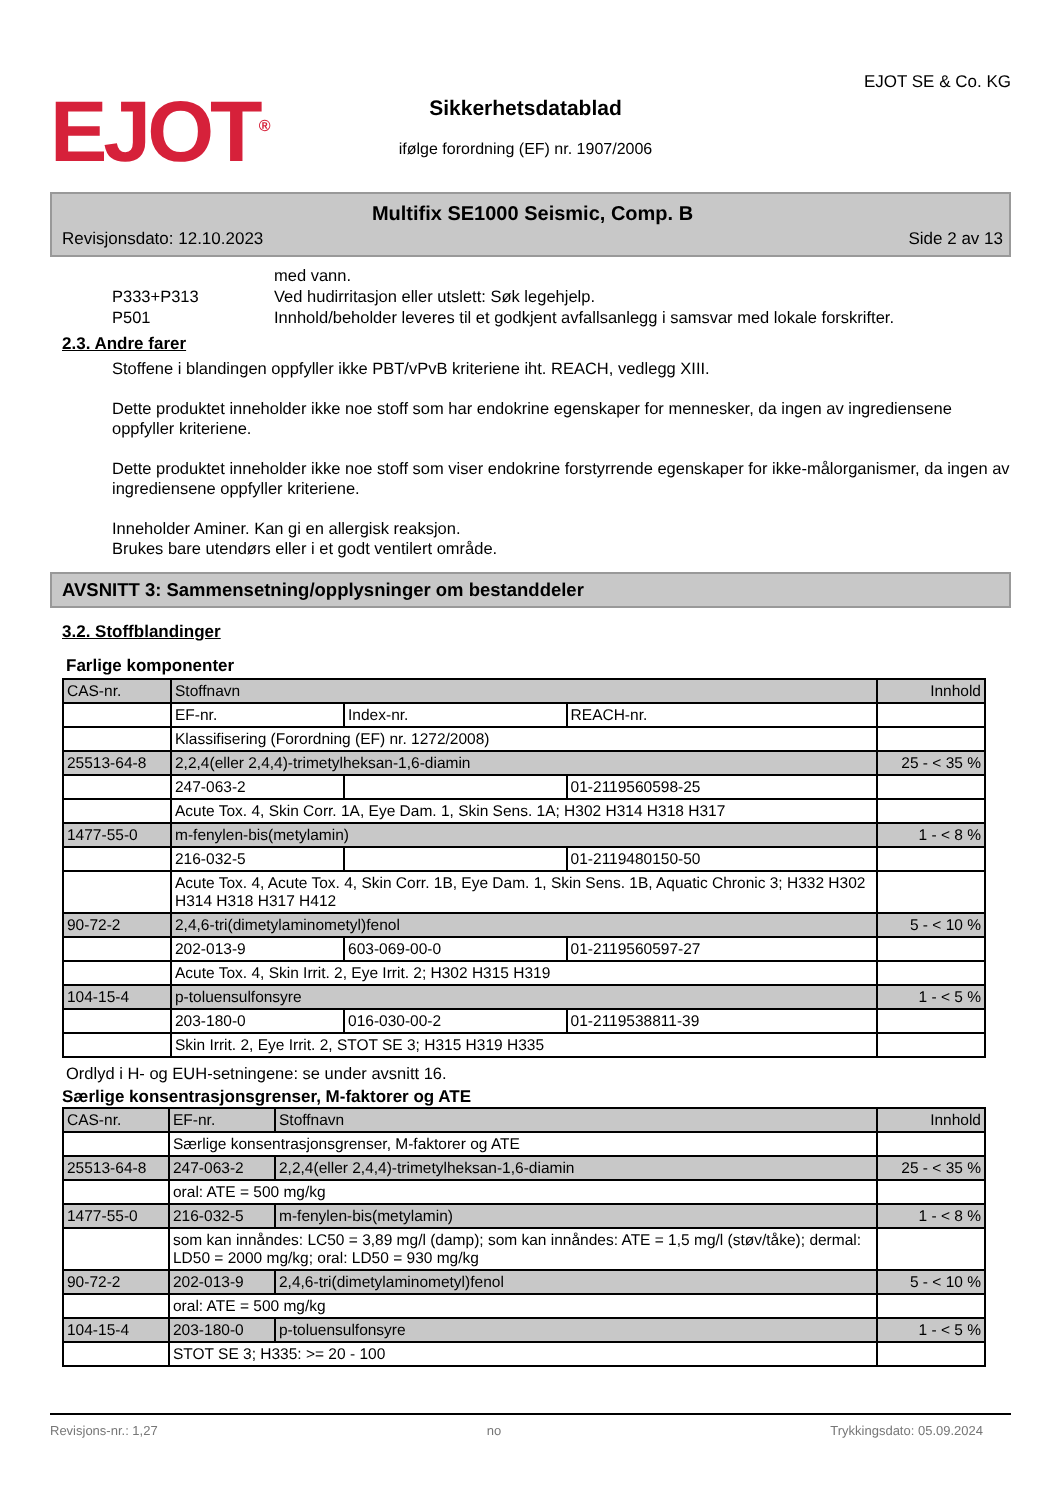EJOT<sup>®</sup>
Sikkerhetsdatablad
ifølge forordning (EF) nr. 1907/2006
EJOT SE & Co. KG
Multifix SE1000 Seismic, Comp. B
Revisjonsdato: 12.10.2023 Side 2 av 13
med vann.
P333+P313 Ved hudirritasjon eller utslett: Søk legehjelp.
P501 Innhold/beholder leveres til et godkjent avfallsanlegg i samsvar med lokale forskrifter.
2.3. Andre farer
Stoffene i blandingen oppfyller ikke PBT/vPvB kriteriene iht. REACH, vedlegg XIII.
Dette produktet inneholder ikke noe stoff som har endokrine egenskaper for mennesker, da ingen av ingrediensene oppfyller kriteriene.
Dette produktet inneholder ikke noe stoff som viser endokrine forstyrrende egenskaper for ikke-målorganismer, da ingen av ingrediensene oppfyller kriteriene.
Inneholder Aminer. Kan gi en allergisk reaksjon.
Brukes bare utendørs eller i et godt ventilert område.
AVSNITT 3: Sammensetning/opplysninger om bestanddeler
3.2. Stoffblandinger
Farlige komponenter
| CAS-nr. | Stoffnavn | | | Innhold |
| | EF-nr. | Index-nr. | REACH-nr. | |
| | Klassifisering (Forordning (EF) nr. 1272/2008) | | | |
| 25513-64-8 | 2,2,4(eller 2,4,4)-trimetylheksan-1,6-diamin | | | 25 - < 35 % |
| | 247-063-2 | | 01-2119560598-25 | |
| | Acute Tox. 4, Skin Corr. 1A, Eye Dam. 1, Skin Sens. 1A; H302 H314 H318 H317 | | | |
| 1477-55-0 | m-fenylen-bis(metylamin) | | | 1 - < 8 % |
| | 216-032-5 | | 01-2119480150-50 | |
| | Acute Tox. 4, Acute Tox. 4, Skin Corr. 1B, Eye Dam. 1, Skin Sens. 1B, Aquatic Chronic 3; H332 H302 H314 H318 H317 H412 | | | |
| 90-72-2 | 2,4,6-tri(dimetylaminometyl)fenol | | | 5 - < 10 % |
| | 202-013-9 | 603-069-00-0 | 01-2119560597-27 | |
| | Acute Tox. 4, Skin Irrit. 2, Eye Irrit. 2; H302 H315 H319 | | | |
| 104-15-4 | p-toluensulfonsyre | | | 1 - < 5 % |
| | 203-180-0 | 016-030-00-2 | 01-2119538811-39 | |
| | Skin Irrit. 2, Eye Irrit. 2, STOT SE 3; H315 H319 H335 | | | |
Ordlyd i H- og EUH-setningene: se under avsnitt 16.
Særlige konsentrasjonsgrenser, M-faktorer og ATE
| CAS-nr. | EF-nr. | Stoffnavn | Innhold |
| | Særlige konsentrasjonsgrenser, M-faktorer og ATE | | |
| 25513-64-8 | 247-063-2 | 2,2,4(eller 2,4,4)-trimetylheksan-1,6-diamin | 25 - < 35 % |
| | oral: ATE = 500 mg/kg | | |
| 1477-55-0 | 216-032-5 | m-fenylen-bis(metylamin) | 1 - < 8 % |
| | som kan innåndes: LC50 = 3,89 mg/l (damp); som kan innåndes: ATE = 1,5 mg/l (støv/tåke); dermal: LD50 = 2000 mg/kg; oral: LD50 = 930 mg/kg | | |
| 90-72-2 | 202-013-9 | 2,4,6-tri(dimetylaminometyl)fenol | 5 - < 10 % |
| | oral: ATE = 500 mg/kg | | |
| 104-15-4 | 203-180-0 | p-toluensulfonsyre | 1 - < 5 % |
| | STOT SE 3; H335: >= 20 - 100 | | |
Revisjons-nr.: 1,27 no Trykkingsdato: 05.09.2024